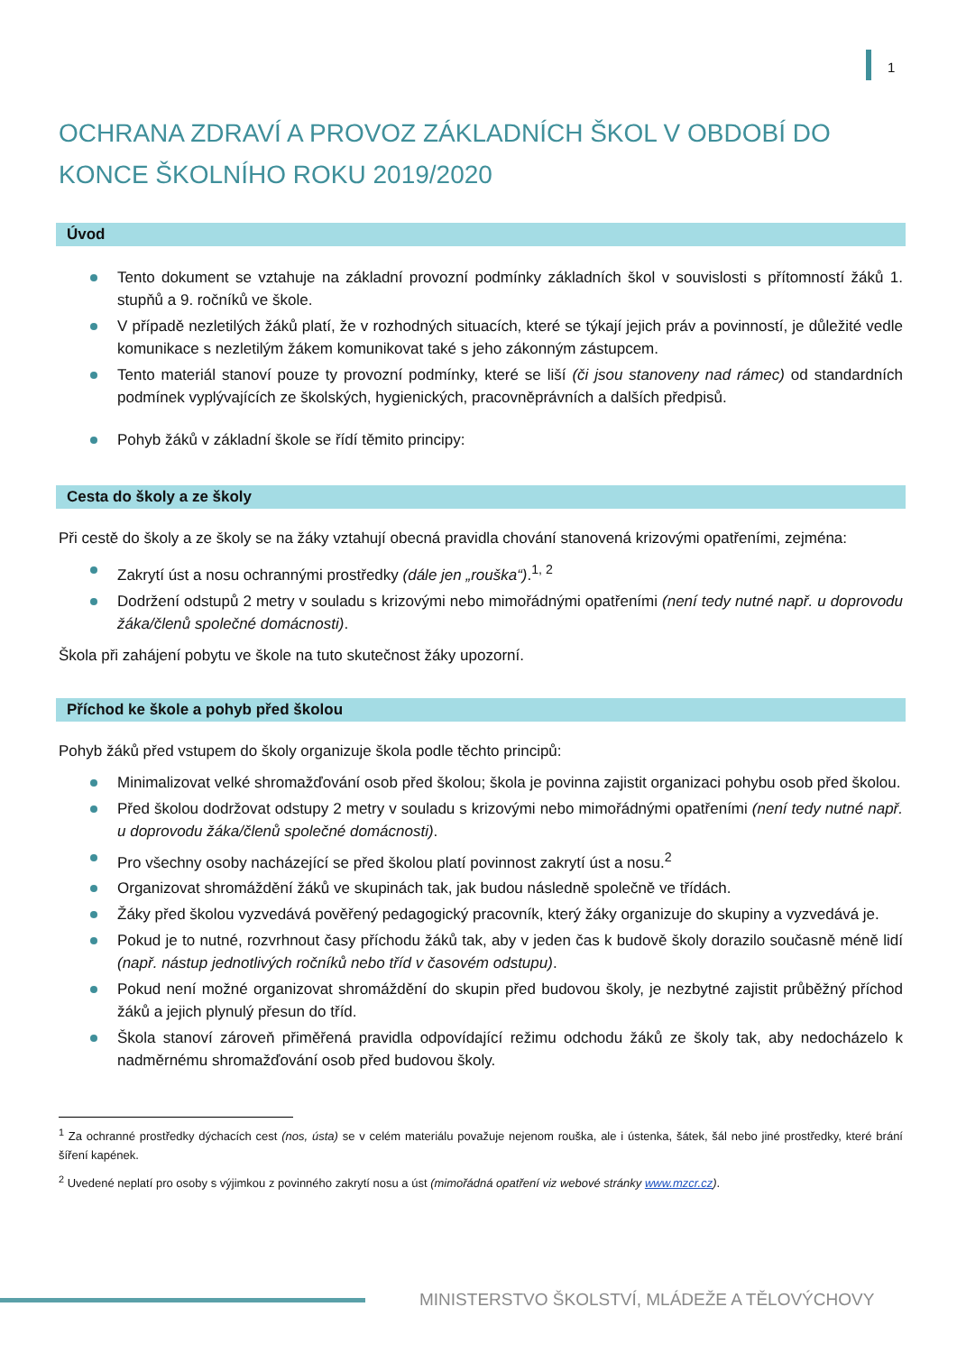1
OCHRANA ZDRAVÍ A PROVOZ ZÁKLADNÍCH ŠKOL V OBDOBÍ DO KONCE ŠKOLNÍHO ROKU 2019/2020
Úvod
Tento dokument se vztahuje na základní provozní podmínky základních škol v souvislosti s přítomností žáků 1. stupňů a 9. ročníků ve škole.
V případě nezletilých žáků platí, že v rozhodných situacích, které se týkají jejich práv a povinností, je důležité vedle komunikace s nezletilým žákem komunikovat také s jeho zákonným zástupcem.
Tento materiál stanoví pouze ty provozní podmínky, které se liší (či jsou stanoveny nad rámec) od standardních podmínek vyplývajících ze školských, hygienických, pracovněprávních a dalších předpisů.
Pohyb žáků v základní škole se řídí těmito principy:
Cesta do školy a ze školy
Při cestě do školy a ze školy se na žáky vztahují obecná pravidla chování stanovená krizovými opatřeními, zejména:
Zakrytí úst a nosu ochrannými prostředky (dále jen „rouška“).<sup>1, 2</sup>
Dodržení odstupů 2 metry v souladu s krizovými nebo mimořádnými opatřeními (není tedy nutné např. u doprovodu žáka/členů společné domácnosti).
Škola při zahájení pobytu ve škole na tuto skutečnost žáky upozorní.
Příchod ke škole a pohyb před školou
Pohyb žáků před vstupem do školy organizuje škola podle těchto principů:
Minimalizovat velké shromažďování osob před školou; škola je povinna zajistit organizaci pohybu osob před školou.
Před školou dodržovat odstupy 2 metry v souladu s krizovými nebo mimořádnými opatřeními (není tedy nutné např. u doprovodu žáka/členů společné domácnosti).
Pro všechny osoby nacházející se před školou platí povinnost zakrytí úst a nosu.<sup>2</sup>
Organizovat shromáždění žáků ve skupinách tak, jak budou následně společně ve třídách.
Žáky před školou vyzvedává pověřený pedagogický pracovník, který žáky organizuje do skupiny a vyzvedává je.
Pokud je to nutné, rozvrhnout časy příchodu žáků tak, aby v jeden čas k budově školy dorazilo současně méně lidí (např. nástup jednotlivých ročníků nebo tříd v časovém odstupu).
Pokud není možné organizovat shromáždění do skupin před budovou školy, je nezbytné zajistit průběžný příchod žáků a jejich plynulý přesun do tříd.
Škola stanoví zároveň přiměřená pravidla odpovídající režimu odchodu žáků ze školy tak, aby nedocházelo k nadměrnému shromažďování osob před budovou školy.
<sup>1</sup> Za ochranné prostředky dýchacích cest (nos, ústa) se v celém materiálu považuje nejenom rouška, ale i ústenka, šátek, šál nebo jiné prostředky, které brání šíření kapének.
<sup>2</sup> Uvedené neplatí pro osoby s výjimkou z povinného zakrytí nosu a úst (mimořádná opatření viz webové stránky www.mzcr.cz).
MINISTERSTVO ŠKOLSTVÍ, MLÁDEŽE A TĚLOVÝCHOVY